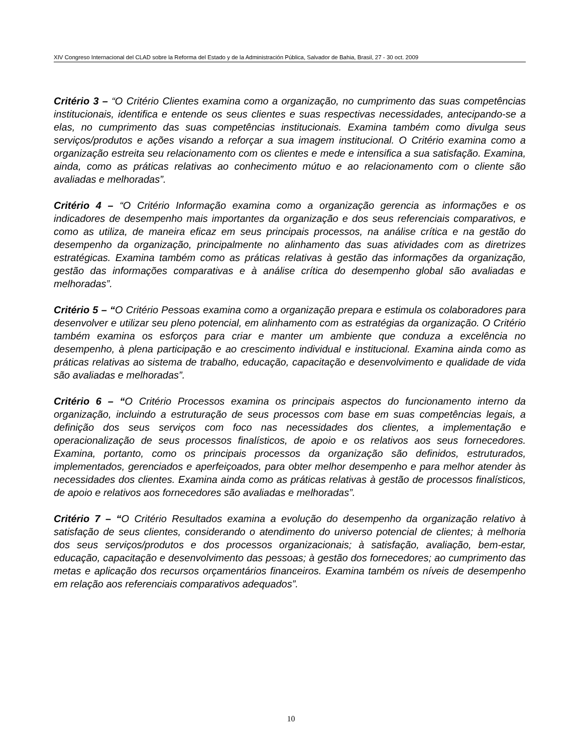XIV Congreso Internacional del CLAD sobre la Reforma del Estado y de la Administración Pública, Salvador de Bahia, Brasil, 27 - 30 oct. 2009
Critério 3 – “O Critério Clientes examina como a organização, no cumprimento das suas competências institucionais, identifica e entende os seus clientes e suas respectivas necessidades, antecipando-se a elas, no cumprimento das suas competências institucionais. Examina também como divulga seus serviços/produtos e ações visando a reforçar a sua imagem institucional. O Critério examina como a organização estreita seu relacionamento com os clientes e mede e intensifica a sua satisfação. Examina, ainda, como as práticas relativas ao conhecimento mútuo e ao relacionamento com o cliente são avaliadas e melhoradas”.
Critério 4 – “O Critério Informação examina como a organização gerencia as informações e os indicadores de desempenho mais importantes da organização e dos seus referenciais comparativos, e como as utiliza, de maneira eficaz em seus principais processos, na análise crítica e na gestão do desempenho da organização, principalmente no alinhamento das suas atividades com as diretrizes estratégicas. Examina também como as práticas relativas à gestão das informações da organização, gestão das informações comparativas e à análise crítica do desempenho global são avaliadas e melhoradas”.
Critério 5 – “O Critério Pessoas examina como a organização prepara e estimula os colaboradores para desenvolver e utilizar seu pleno potencial, em alinhamento com as estratégias da organização. O Critério também examina os esforços para criar e manter um ambiente que conduza a excelência no desempenho, à plena participação e ao crescimento individual e institucional. Examina ainda como as práticas relativas ao sistema de trabalho, educação, capacitação e desenvolvimento e qualidade de vida são avaliadas e melhoradas”.
Critério 6 – “O Critério Processos examina os principais aspectos do funcionamento interno da organização, incluindo a estruturação de seus processos com base em suas competências legais, a definição dos seus serviços com foco nas necessidades dos clientes, a implementação e operacionalização de seus processos finalísticos, de apoio e os relativos aos seus fornecedores. Examina, portanto, como os principais processos da organização são definidos, estruturados, implementados, gerenciados e aperfeiçoados, para obter melhor desempenho e para melhor atender às necessidades dos clientes. Examina ainda como as práticas relativas à gestão de processos finalísticos, de apoio e relativos aos fornecedores são avaliadas e melhoradas”.
Critério 7 – “O Critério Resultados examina a evolução do desempenho da organização relativo à satisfação de seus clientes, considerando o atendimento do universo potencial de clientes; à melhoria dos seus serviços/produtos e dos processos organizacionais; à satisfação, avaliação, bem-estar, educação, capacitação e desenvolvimento das pessoas; à gestão dos fornecedores; ao cumprimento das metas e aplicação dos recursos orçamentários financeiros. Examina também os níveis de desempenho em relação aos referenciais comparativos adequados”.
10